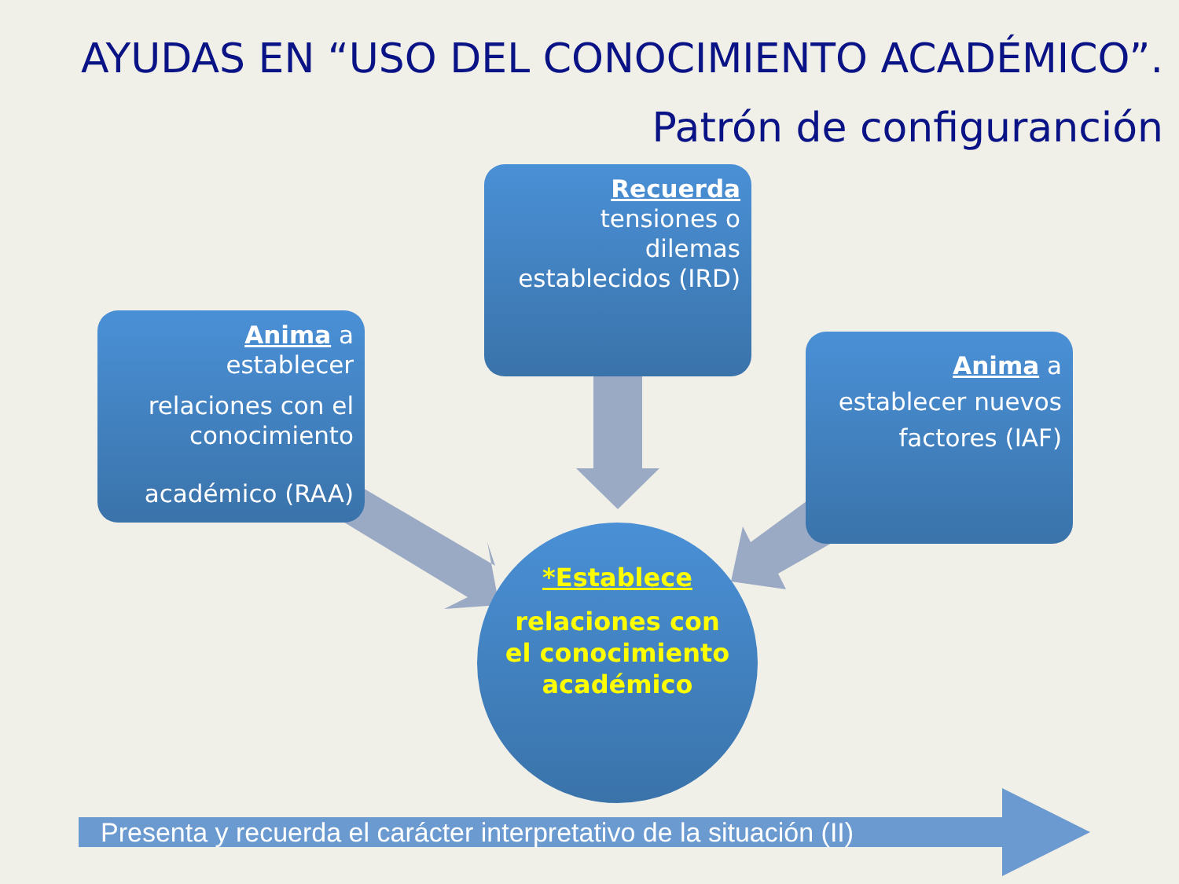AYUDAS EN “USO DEL CONOCIMIENTO ACADÉMICO”.
Patrón de configuranción
Anima a
establecer
relaciones con el conocimiento
académico (RAA)
Recuerda
tensiones o
dilemas
establecidos (IRD)
Anima a
establecer nuevos factores (IAF)
*Establece
relaciones con el conocimiento académico
Presenta y recuerda el carácter interpretativo de la situación (II)